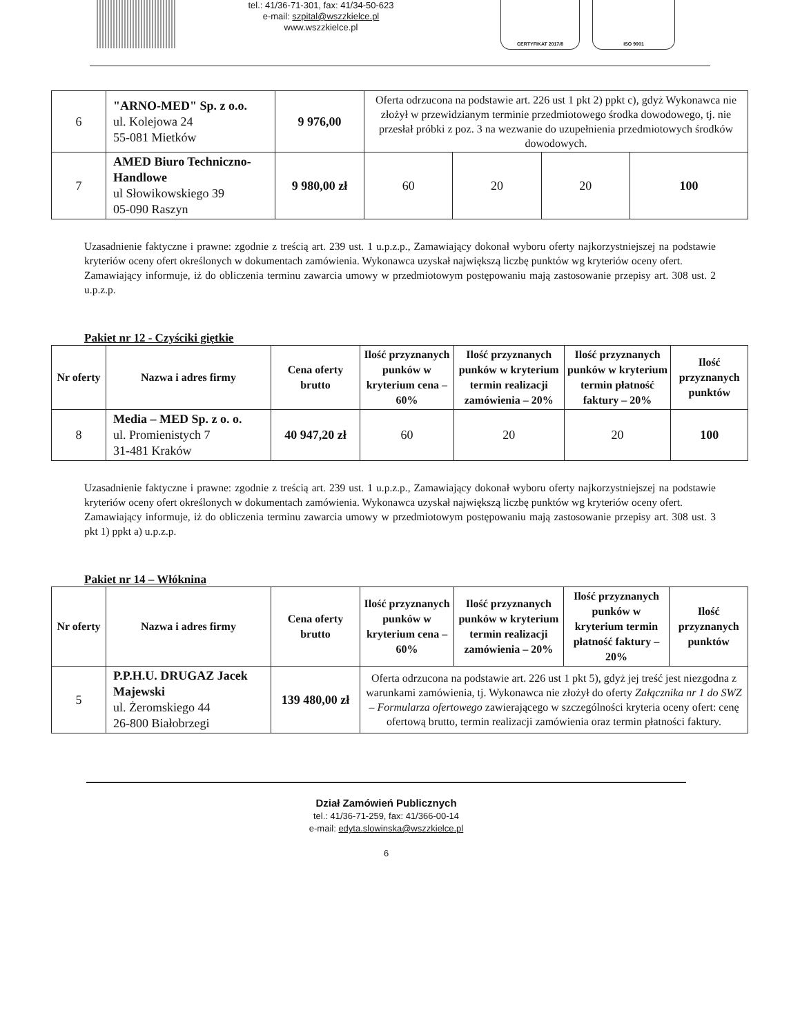tel.: 41/36-71-301, fax: 41/34-50-623
e-mail: szpital@wszzkielce.pl
www.wszzkielce.pl
CERTYFIKAT 2017/8 ISO 9001
| 6 | "ARNO-MED" Sp. z o.o. ul. Kolejowa 24 55-081 Mietków | 9 976,00 | Oferta odrzucona na podstawie art. 226 ust 1 pkt 2) ppkt c), gdyż Wykonawca nie złożył w przewidzianym terminie przedmiotowego środka dowodowego, tj. nie przesłał próbki z poz. 3 na wezwanie do uzupełnienia przedmiotowych środków dowodowych. | | | |
| 7 | AMED Biuro Techniczno-Handlowe ul Słowikowskiego 39 05-090 Raszyn | 9 980,00 zł | 60 | 20 | 20 | 100 |
Uzasadnienie faktyczne i prawne: zgodnie z treścią art. 239 ust. 1 u.p.z.p., Zamawiający dokonał wyboru oferty najkorzystniejszej na podstawie kryteriów oceny ofert określonych w dokumentach zamówienia. Wykonawca uzyskał największą liczbę punktów wg kryteriów oceny ofert.
Zamawiający informuje, iż do obliczenia terminu zawarcia umowy w przedmiotowym postępowaniu mają zastosowanie przepisy art. 308 ust. 2 u.p.z.p.
Pakiet nr 12 - Czyściki giętkie
| Nr oferty | Nazwa i adres firmy | Cena oferty brutto | Ilość przyznanych punków w kryterium cena – 60% | Ilość przyznanych punków w kryterium termin realizacji zamówienia – 20% | Ilość przyznanych punków w kryterium termin płatność faktury – 20% | Ilość przyznanych punktów |
| --- | --- | --- | --- | --- | --- | --- |
| 8 | Media – MED Sp. z o. o. ul. Promienistych 7 31-481 Kraków | 40 947,20 zł | 60 | 20 | 20 | 100 |
Uzasadnienie faktyczne i prawne: zgodnie z treścią art. 239 ust. 1 u.p.z.p., Zamawiający dokonał wyboru oferty najkorzystniejszej na podstawie kryteriów oceny ofert określonych w dokumentach zamówienia. Wykonawca uzyskał największą liczbę punktów wg kryteriów oceny ofert.
Zamawiający informuje, iż do obliczenia terminu zawarcia umowy w przedmiotowym postępowaniu mają zastosowanie przepisy art. 308 ust. 3 pkt 1) ppkt a) u.p.z.p.
Pakiet nr 14 – Włóknina
| Nr oferty | Nazwa i adres firmy | Cena oferty brutto | Ilość przyznanych punków w kryterium cena – 60% | Ilość przyznanych punków w kryterium termin realizacji zamówienia – 20% | Ilość przyznanych punków w kryterium termin płatność faktury – 20% | Ilość przyznanych punktów |
| --- | --- | --- | --- | --- | --- | --- |
| 5 | P.P.H.U. DRUGAZ Jacek Majewski ul. Żeromskiego 44 26-800 Białobrzegi | 139 480,00 zł | Oferta odrzucona na podstawie art. 226 ust 1 pkt 5), gdyż jej treść jest niezgodna z warunkami zamówienia, tj. Wykonawca nie złożył do oferty Załącznika nr 1 do SWZ – Formularza ofertowego zawierającego w szczególności kryteria oceny ofert: cenę ofertową brutto, termin realizacji zamówienia oraz termin płatności faktury. | | | |
Dział Zamówień Publicznych
tel.: 41/36-71-259, fax: 41/366-00-14
e-mail: edyta.slowinska@wszzkielce.pl
6